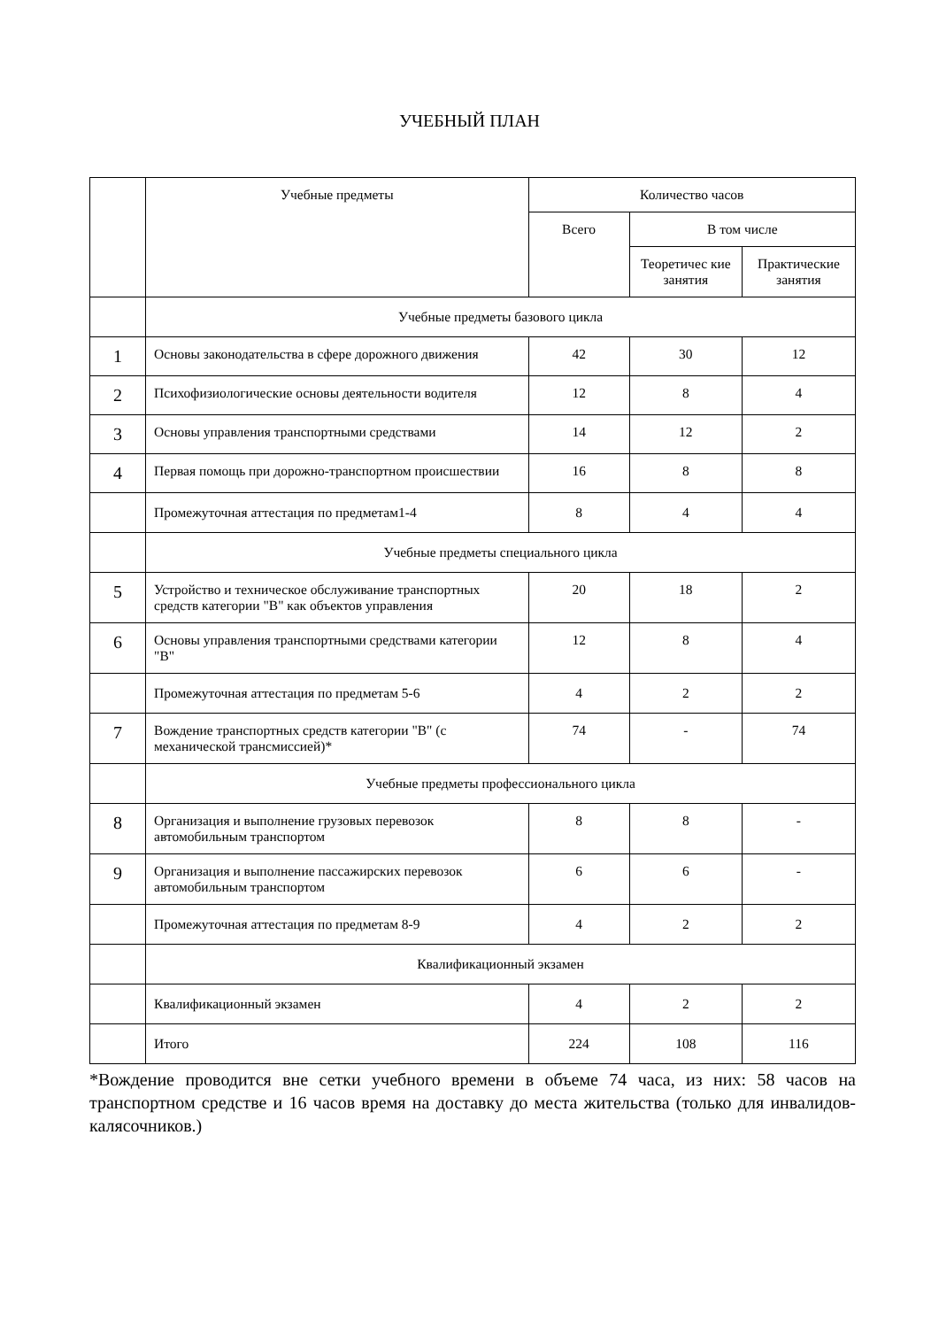УЧЕБНЫЙ ПЛАН
| | Учебные предметы | Количество часов | | |
| --- | --- | --- | --- | --- |
| | | Всего | В том числе | |
| | | | Теоретичес кие занятия | Практические занятия |
| | Учебные предметы базового цикла | | | |
| 1 | Основы законодательства в сфере дорожного движения | 42 | 30 | 12 |
| 2 | Психофизиологические основы деятельности водителя | 12 | 8 | 4 |
| 3 | Основы управления транспортными средствами | 14 | 12 | 2 |
| 4 | Первая помощь при дорожно-транспортном происшествии | 16 | 8 | 8 |
| | Промежуточная аттестация по предметам1-4 | 8 | 4 | 4 |
| | Учебные предметы специального цикла | | | |
| 5 | Устройство и техническое обслуживание транспортных средств категории "B" как объектов управления | 20 | 18 | 2 |
| 6 | Основы управления транспортными средствами категории "B" | 12 | 8 | 4 |
| | Промежуточная аттестация по предметам 5-6 | 4 | 2 | 2 |
| 7 | Вождение транспортных средств категории "B" (с механической трансмиссией)* | 74 | - | 74 |
| | Учебные предметы профессионального цикла | | | |
| 8 | Организация и выполнение грузовых перевозок автомобильным транспортом | 8 | 8 | - |
| 9 | Организация и выполнение пассажирских перевозок автомобильным транспортом | 6 | 6 | - |
| | Промежуточная аттестация по предметам 8-9 | 4 | 2 | 2 |
| | Квалификационный экзамен | | | |
| | Квалификационный экзамен | 4 | 2 | 2 |
| | Итого | 224 | 108 | 116 |
*Вождение проводится вне сетки учебного времени в объеме 74 часа, из них: 58 часов на транспортном средстве и 16 часов время на доставку до места жительства (только для инвалидов-калясочников.)